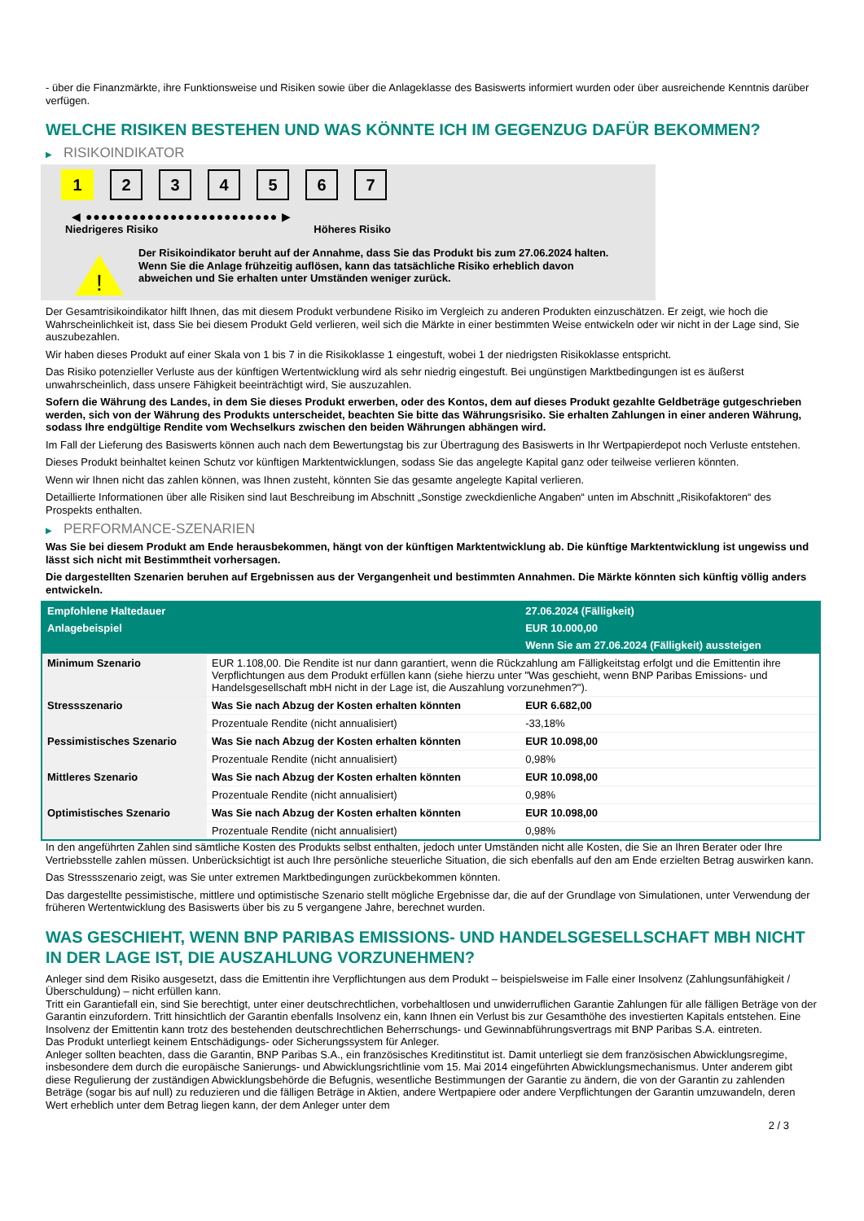- über die Finanzmärkte, ihre Funktionsweise und Risiken sowie über die Anlageklasse des Basiswerts informiert wurden oder über ausreichende Kenntnis darüber verfügen.
WELCHE RISIKEN BESTEHEN UND WAS KÖNNTE ICH IM GEGENZUG DAFÜR BEKOMMEN?
▶ RISIKOINDIKATOR
1 2 3 4 5 6 7
◀ ●●●●●●●●●●●●●●●●●●●●●●●●● ▶
Niedrigeres Risiko Höheres Risiko
!
Der Risikoindikator beruht auf der Annahme, dass Sie das Produkt bis zum 27.06.2024 halten.
Wenn Sie die Anlage frühzeitig auflösen, kann das tatsächliche Risiko erheblich davon abweichen und Sie erhalten unter Umständen weniger zurück.
Der Gesamtrisikoindikator hilft Ihnen, das mit diesem Produkt verbundene Risiko im Vergleich zu anderen Produkten einzuschätzen. Er zeigt, wie hoch die Wahrscheinlichkeit ist, dass Sie bei diesem Produkt Geld verlieren, weil sich die Märkte in einer bestimmten Weise entwickeln oder wir nicht in der Lage sind, Sie auszubezahlen.
Wir haben dieses Produkt auf einer Skala von 1 bis 7 in die Risikoklasse 1 eingestuft, wobei 1 der niedrigsten Risikoklasse entspricht.
Das Risiko potenzieller Verluste aus der künftigen Wertentwicklung wird als sehr niedrig eingestuft. Bei ungünstigen Marktbedingungen ist es äußerst unwahrscheinlich, dass unsere Fähigkeit beeinträchtigt wird, Sie auszuzahlen.
Sofern die Währung des Landes, in dem Sie dieses Produkt erwerben, oder des Kontos, dem auf dieses Produkt gezahlte Geldbeträge gutgeschrieben werden, sich von der Währung des Produkts unterscheidet, beachten Sie bitte das Währungsrisiko. Sie erhalten Zahlungen in einer anderen Währung, sodass Ihre endgültige Rendite vom Wechselkurs zwischen den beiden Währungen abhängen wird.
Im Fall der Lieferung des Basiswerts können auch nach dem Bewertungstag bis zur Übertragung des Basiswerts in Ihr Wertpapierdepot noch Verluste entstehen.
Dieses Produkt beinhaltet keinen Schutz vor künftigen Marktentwicklungen, sodass Sie das angelegte Kapital ganz oder teilweise verlieren könnten.
Wenn wir Ihnen nicht das zahlen können, was Ihnen zusteht, könnten Sie das gesamte angelegte Kapital verlieren.
Detaillierte Informationen über alle Risiken sind laut Beschreibung im Abschnitt „Sonstige zweckdienliche Angaben“ unten im Abschnitt „Risikofaktoren“ des Prospekts enthalten.
▶ PERFORMANCE-SZENARIEN
Was Sie bei diesem Produkt am Ende herausbekommen, hängt von der künftigen Marktentwicklung ab. Die künftige Marktentwicklung ist ungewiss und lässt sich nicht mit Bestimmtheit vorhersagen.
Die dargestellten Szenarien beruhen auf Ergebnissen aus der Vergangenheit und bestimmten Annahmen. Die Märkte könnten sich künftig völlig anders entwickeln.
| Empfohlene Haltedauer | | 27.06.2024 (Fälligkeit) |
| --- | --- | --- |
| Anlagebeispiel | | EUR 10.000,00 |
| | | Wenn Sie am 27.06.2024 (Fälligkeit) aussteigen |
| Minimum Szenario | EUR 1.108,00. Die Rendite ist nur dann garantiert, wenn die Rückzahlung am Fälligkeitstag erfolgt und die Emittentin ihre Verpflichtungen aus dem Produkt erfüllen kann (siehe hierzu unter "Was geschieht, wenn BNP Paribas Emissions- und Handelsgesellschaft mbH nicht in der Lage ist, die Auszahlung vorzunehmen?"). | |
| Stressszenario | Was Sie nach Abzug der Kosten erhalten könnten | EUR 6.682,00 |
| | Prozentuale Rendite (nicht annualisiert) | -33,18% |
| Pessimistisches Szenario | Was Sie nach Abzug der Kosten erhalten könnten | EUR 10.098,00 |
| | Prozentuale Rendite (nicht annualisiert) | 0,98% |
| Mittleres Szenario | Was Sie nach Abzug der Kosten erhalten könnten | EUR 10.098,00 |
| | Prozentuale Rendite (nicht annualisiert) | 0,98% |
| Optimistisches Szenario | Was Sie nach Abzug der Kosten erhalten könnten | EUR 10.098,00 |
| | Prozentuale Rendite (nicht annualisiert) | 0,98% |
In den angeführten Zahlen sind sämtliche Kosten des Produkts selbst enthalten, jedoch unter Umständen nicht alle Kosten, die Sie an Ihren Berater oder Ihre Vertriebsstelle zahlen müssen. Unberücksichtigt ist auch Ihre persönliche steuerliche Situation, die sich ebenfalls auf den am Ende erzielten Betrag auswirken kann.
Das Stressszenario zeigt, was Sie unter extremen Marktbedingungen zurückbekommen könnten.
Das dargestellte pessimistische, mittlere und optimistische Szenario stellt mögliche Ergebnisse dar, die auf der Grundlage von Simulationen, unter Verwendung der früheren Wertentwicklung des Basiswerts über bis zu 5 vergangene Jahre, berechnet wurden.
WAS GESCHIEHT, WENN BNP PARIBAS EMISSIONS- UND HANDELSGESELLSCHAFT MBH NICHT IN DER LAGE IST, DIE AUSZAHLUNG VORZUNEHMEN?
Anleger sind dem Risiko ausgesetzt, dass die Emittentin ihre Verpflichtungen aus dem Produkt – beispielsweise im Falle einer Insolvenz (Zahlungsunfähigkeit / Überschuldung) – nicht erfüllen kann.
Tritt ein Garantiefall ein, sind Sie berechtigt, unter einer deutschrechtlichen, vorbehaltlosen und unwiderruflichen Garantie Zahlungen für alle fälligen Beträge von der Garantin einzufordern. Tritt hinsichtlich der Garantin ebenfalls Insolvenz ein, kann Ihnen ein Verlust bis zur Gesamthöhe des investierten Kapitals entstehen. Eine Insolvenz der Emittentin kann trotz des bestehenden deutschrechtlichen Beherrschungs- und Gewinnabführungsvertrags mit BNP Paribas S.A. eintreten.
Das Produkt unterliegt keinem Entschädigungs- oder Sicherungssystem für Anleger.
Anleger sollten beachten, dass die Garantin, BNP Paribas S.A., ein französisches Kreditinstitut ist. Damit unterliegt sie dem französischen Abwicklungsregime, insbesondere dem durch die europäische Sanierungs- und Abwicklungsrichtlinie vom 15. Mai 2014 eingeführten Abwicklungsmechanismus. Unter anderem gibt diese Regulierung der zuständigen Abwicklungsbehörde die Befugnis, wesentliche Bestimmungen der Garantie zu ändern, die von der Garantin zu zahlenden Beträge (sogar bis auf null) zu reduzieren und die fälligen Beträge in Aktien, andere Wertpapiere oder andere Verpflichtungen der Garantin umzuwandeln, deren Wert erheblich unter dem Betrag liegen kann, der dem Anleger unter dem
2 / 3